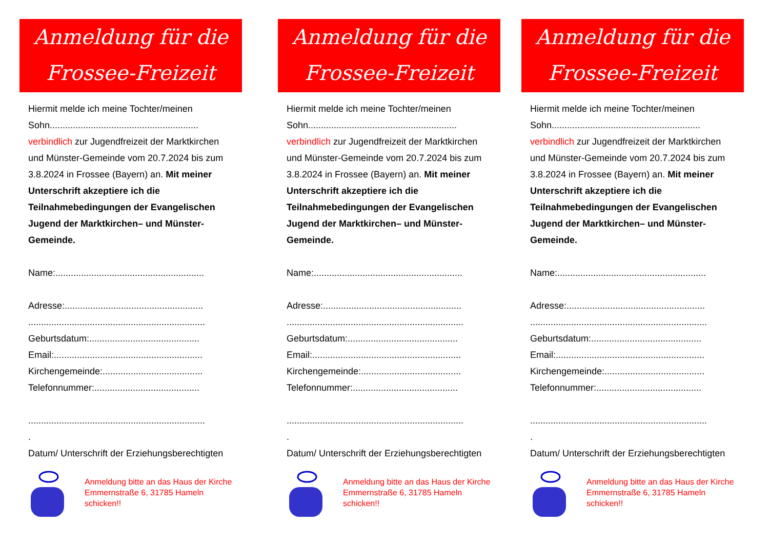Anmeldung für die
Frossee-Freizeit
Hiermit melde ich meine Tochter/meinen
Sohn..........................................................
verbindlich zur Jugendfreizeit der Marktkirchen und Münster-Gemeinde vom 20.7.2024 bis zum 3.8.2024 in Frossee (Bayern) an. Mit meiner Unterschrift akzeptiere ich die Teilnahmebedingungen der Evangelischen Jugend der Marktkirchen– und Münster-Gemeinde.
Name:..........................................................
Adresse:......................................................
.....................................................................
Geburtsdatum:...........................................
Email:..........................................................
Kirchengemeinde:.......................................
Telefonnummer:.........................................
.....................................................................
.
Datum/ Unterschrift der Erziehungsberechtigten
Anmeldung bitte an das Haus der Kirche Emmernstraße 6, 31785 Hameln schicken!!
Anmeldung für die
Frossee-Freizeit
Hiermit melde ich meine Tochter/meinen
Sohn..........................................................
verbindlich zur Jugendfreizeit der Marktkirchen und Münster-Gemeinde vom 20.7.2024 bis zum 3.8.2024 in Frossee (Bayern) an. Mit meiner Unterschrift akzeptiere ich die Teilnahmebedingungen der Evangelischen Jugend der Marktkirchen– und Münster-Gemeinde.
Name:..........................................................
Adresse:......................................................
.....................................................................
Geburtsdatum:...........................................
Email:..........................................................
Kirchengemeinde:.......................................
Telefonnummer:.........................................
.....................................................................
.
Datum/ Unterschrift der Erziehungsberechtigten
Anmeldung bitte an das Haus der Kirche Emmernstraße 6, 31785 Hameln schicken!!
Anmeldung für die
Frossee-Freizeit
Hiermit melde ich meine Tochter/meinen
Sohn..........................................................
verbindlich zur Jugendfreizeit der Marktkirchen und Münster-Gemeinde vom 20.7.2024 bis zum 3.8.2024 in Frossee (Bayern) an. Mit meiner Unterschrift akzeptiere ich die Teilnahmebedingungen der Evangelischen Jugend der Marktkirchen– und Münster-Gemeinde.
Name:..........................................................
Adresse:......................................................
.....................................................................
Geburtsdatum:...........................................
Email:..........................................................
Kirchengemeinde:.......................................
Telefonnummer:.........................................
.....................................................................
.
Datum/ Unterschrift der Erziehungsberechtigten
Anmeldung bitte an das Haus der Kirche Emmernstraße 6, 31785 Hameln schicken!!